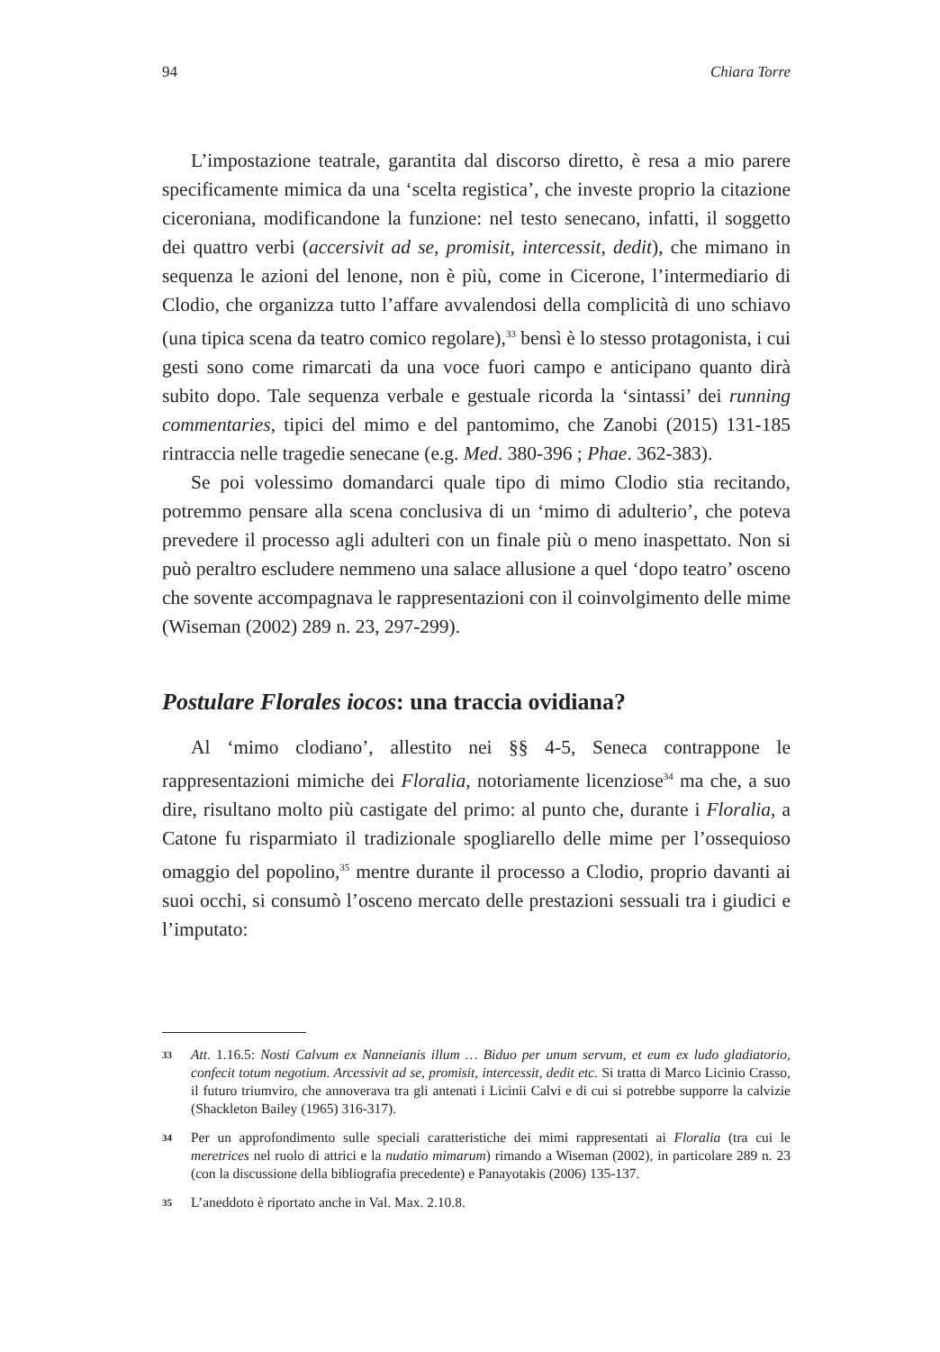94 Chiara Torre
L’impostazione teatrale, garantita dal discorso diretto, è resa a mio parere specificamente mimica da una ‘scelta registica’, che investe proprio la citazione ciceroniana, modificandone la funzione: nel testo senecano, infatti, il soggetto dei quattro verbi (accersivit ad se, promisit, intercessit, dedit), che mimano in sequenza le azioni del lenone, non è più, come in Cicerone, l’intermediario di Clodio, che organizza tutto l’affare avvalendosi della complicità di uno schiavo (una tipica scena da teatro comico regolare),<sup>33</sup> bensì è lo stesso protagonista, i cui gesti sono come rimarcati da una voce fuori campo e anticipano quanto dirà subito dopo. Tale sequenza verbale e gestuale ricorda la ‘sintassi’ dei running commentaries, tipici del mimo e del pantomimo, che Zanobi (2015) 131-185 rintraccia nelle tragedie senecane (e.g. Med. 380-396 ; Phae. 362-383).
Se poi volessimo domandarci quale tipo di mimo Clodio stia recitando, potremmo pensare alla scena conclusiva di un ‘mimo di adulterio’, che poteva prevedere il processo agli adulteri con un finale più o meno inaspettato. Non si può peraltro escludere nemmeno una salace allusione a quel ‘dopo teatro’ osceno che sovente accompagnava le rappresentazioni con il coinvolgimento delle mime (Wiseman (2002) 289 n. 23, 297-299).
Postulare Florales iocos: una traccia ovidiana?
Al ‘mimo clodiano’, allestito nei §§ 4-5, Seneca contrappone le rappresentazioni mimiche dei Floralia, notoriamente licenziose<sup>34</sup> ma che, a suo dire, risultano molto più castigate del primo: al punto che, durante i Floralia, a Catone fu risparmiato il tradizionale spogliarello delle mime per l’ossequioso omaggio del popolino,<sup>35</sup> mentre durante il processo a Clodio, proprio davanti ai suoi occhi, si consumò l’osceno mercato delle prestazioni sessuali tra i giudici e l’imputato:
33 Att. 1.16.5: Nosti Calvum ex Nanneianis illum … Biduo per unum servum, et eum ex ludo gladiatorio, confecit totum negotium. Arcessivit ad se, promisit, intercessit, dedit etc. Si tratta di Marco Licinio Crasso, il futuro triumviro, che annoverava tra gli antenati i Licinii Calvi e di cui si potrebbe supporre la calvizie (Shackleton Bailey (1965) 316-317).
34 Per un approfondimento sulle speciali caratteristiche dei mimi rappresentati ai Floralia (tra cui le meretrices nel ruolo di attrici e la nudatio mimarum) rimando a Wiseman (2002), in particolare 289 n. 23 (con la discussione della bibliografia precedente) e Panayotakis (2006) 135-137.
35 L’aneddoto è riportato anche in Val. Max. 2.10.8.